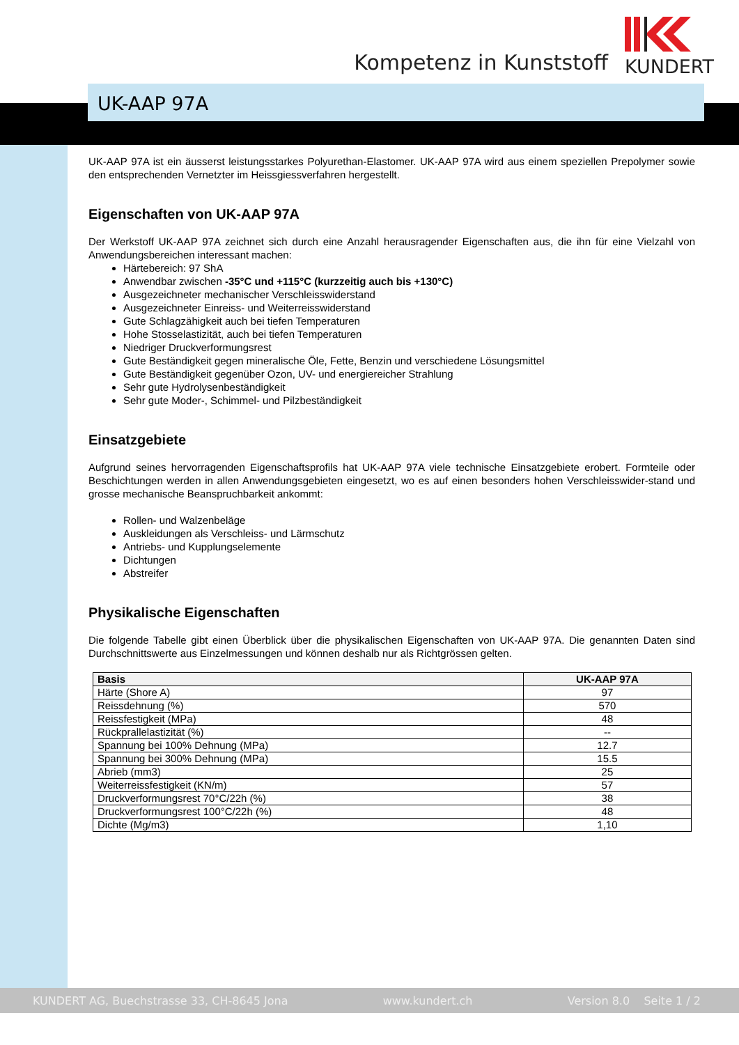Kompetenz in Kunststoff
KUNDERT
UK-AAP 97A
UK-AAP 97A ist ein äusserst leistungsstarkes Polyurethan-Elastomer. UK-AAP 97A wird aus einem speziellen Prepolymer sowie den entsprechenden Vernetzter im Heissgiessverfahren hergestellt.
Eigenschaften von UK-AAP 97A
Der Werkstoff UK-AAP 97A zeichnet sich durch eine Anzahl herausragender Eigenschaften aus, die ihn für eine Vielzahl von Anwendungsbereichen interessant machen:
Härtebereich: 97 ShA
Anwendbar zwischen -35°C und +115°C (kurzzeitig auch bis +130°C)
Ausgezeichneter mechanischer Verschleisswiderstand
Ausgezeichneter Einreiss- und Weiterreisswiderstand
Gute Schlagzähigkeit auch bei tiefen Temperaturen
Hohe Stosselastizität, auch bei tiefen Temperaturen
Niedriger Druckverformungsrest
Gute Beständigkeit gegen mineralische Öle, Fette, Benzin und verschiedene Lösungsmittel
Gute Beständigkeit gegenüber Ozon, UV- und energiereicher Strahlung
Sehr gute Hydrolysenbeständigkeit
Sehr gute Moder-, Schimmel- und Pilzbeständigkeit
Einsatzgebiete
Aufgrund seines hervorragenden Eigenschaftsprofils hat UK-AAP 97A viele technische Einsatzgebiete erobert. Formteile oder Beschichtungen werden in allen Anwendungsgebieten eingesetzt, wo es auf einen besonders hohen Verschleisswider-stand und grosse mechanische Beanspruchbarkeit ankommt:
Rollen- und Walzenbeläge
Auskleidungen als Verschleiss- und Lärmschutz
Antriebs- und Kupplungselemente
Dichtungen
Abstreifer
Physikalische Eigenschaften
Die folgende Tabelle gibt einen Überblick über die physikalischen Eigenschaften von UK-AAP 97A. Die genannten Daten sind Durchschnittswerte aus Einzelmessungen und können deshalb nur als Richtgrössen gelten.
| Basis | UK-AAP 97A |
| --- | --- |
| Härte (Shore A) | 97 |
| Reissdehnung (%) | 570 |
| Reissfestigkeit (MPa) | 48 |
| Rückprallelastizität (%) | -- |
| Spannung bei 100% Dehnung (MPa) | 12.7 |
| Spannung bei 300% Dehnung (MPa) | 15.5 |
| Abrieb (mm3) | 25 |
| Weiterreissfestigkeit (KN/m) | 57 |
| Druckverformungsrest 70°C/22h (%) | 38 |
| Druckverformungsrest 100°C/22h (%) | 48 |
| Dichte (Mg/m3) | 1,10 |
KUNDERT AG, Buechstrasse 33, CH-8645 Jona www.kundert.ch Version 8.0 Seite 1 / 2